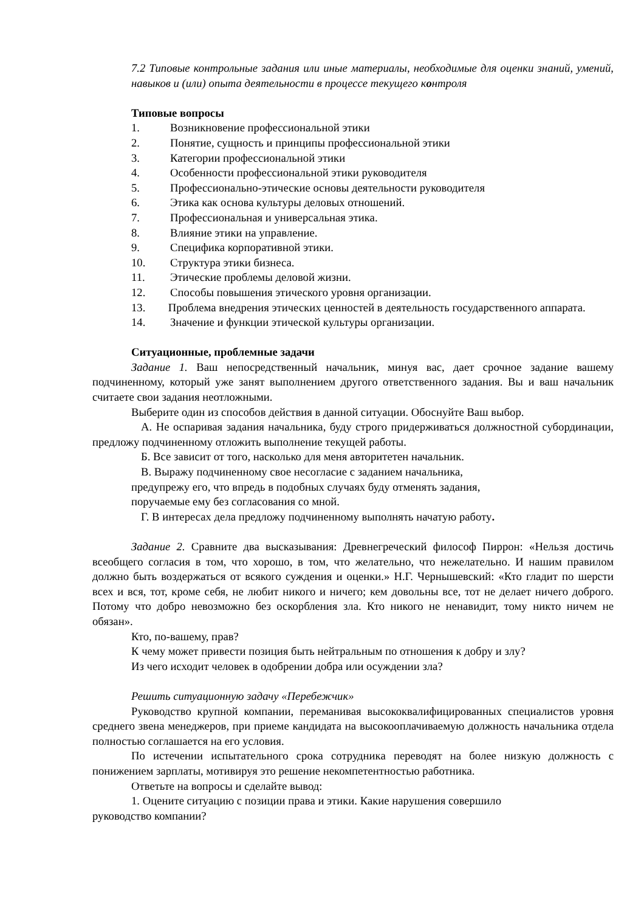7.2 Типовые контрольные задания или иные материалы, необходимые для оценки знаний, умений, навыков и (или) опыта деятельности в процессе текущего контроля
Типовые вопросы
1. Возникновение профессиональной этики
2. Понятие, сущность и принципы профессиональной этики
3. Категории профессиональной этики
4. Особенности профессиональной этики руководителя
5. Профессионально-этические основы деятельности руководителя
6. Этика как основа культуры деловых отношений.
7. Профессиональная и универсальная этика.
8. Влияние этики на управление.
9. Специфика корпоративной этики.
10. Структура этики бизнеса.
11. Этические проблемы деловой жизни.
12. Способы повышения этического уровня организации.
13. Проблема внедрения этических ценностей в деятельность государственного аппарата.
14. Значение и функции этической культуры организации.
Ситуационные, проблемные задачи
Задание 1. Ваш непосредственный начальник, минуя вас, дает срочное задание вашему подчиненному, который уже занят выполнением другого ответственного задания. Вы и ваш начальник считаете свои задания неотложными.
Выберите один из способов действия в данной ситуации. Обоснуйте Ваш выбор.
А. Не оспаривая задания начальника, буду строго придерживаться должностной субординации, предложу подчиненному отложить выполнение текущей работы.
Б. Все зависит от того, насколько для меня авторитетен начальник.
В. Выражу подчиненному свое несогласие с заданием начальника,
предупрежу его, что впредь в подобных случаях буду отменять задания,
поручаемые ему без согласования со мной.
Г. В интересах дела предложу подчиненному выполнять начатую работу.
Задание 2. Сравните два высказывания: Древнегреческий философ Пиррон: «Нельзя достичь всеобщего согласия в том, что хорошо, в том, что желательно, что нежелательно. И нашим правилом должно быть воздержаться от всякого суждения и оценки.» Н.Г. Чернышевский: «Кто гладит по шерсти всех и вся, тот, кроме себя, не любит никого и ничего; кем довольны все, тот не делает ничего доброго. Потому что добро невозможно без оскорбления зла. Кто никого не ненавидит, тому никто ничем не обязан».
Кто, по-вашему, прав?
К чему может привести позиция быть нейтральным по отношения к добру и злу?
Из чего исходит человек в одобрении добра или осуждении зла?
Решить ситуационную задачу «Перебежчик»
Руководство крупной компании, переманивая высококвалифицированных специалистов уровня среднего звена менеджеров, при приеме кандидата на высокооплачиваемую должность начальника отдела полностью соглашается на его условия.
По истечении испытательного срока сотрудника переводят на более низкую должность с понижением зарплаты, мотивируя это решение некомпетентностью работника.
Ответьте на вопросы и сделайте вывод:
1. Оцените ситуацию с позиции права и этики. Какие нарушения совершило
руководство компании?